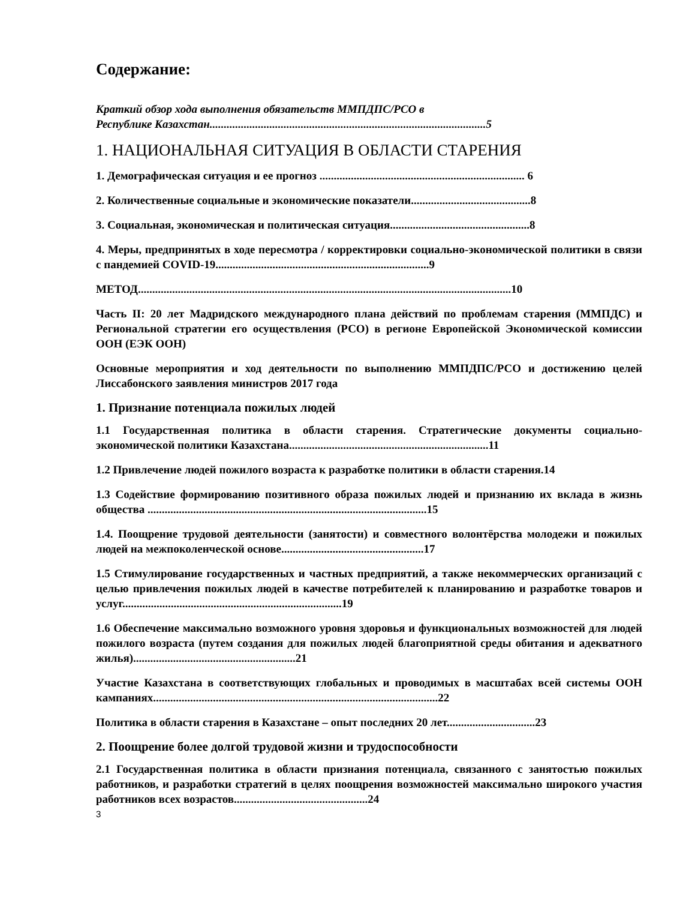Содержание:
Краткий обзор хода выполнения обязательств ММПДПС/РСО в
Республике Казахстан.................................................................................................5
1. НАЦИОНАЛЬНАЯ СИТУАЦИЯ В ОБЛАСТИ СТАРЕНИЯ
1. Демографическая ситуация и ее прогноз ........................................................................ 6
2. Количественные социальные и экономические показатели..........................................8
3. Социальная, экономическая и политическая ситуация.................................................8
4. Меры, предпринятых в ходе пересмотра / корректировки социально-экономической политики в связи с пандемией COVID-19...........................................................................9
МЕТОД...................................................................................................................................10
Часть II: 20 лет Мадридского международного плана действий по проблемам старения (ММПДС) и Региональной стратегии его осуществления (РСО) в регионе Европейской Экономической комиссии ООН (ЕЭК ООН)
Основные мероприятия и ход деятельности по выполнению ММПДПС/РСО и достижению целей Лиссабонского заявления министров 2017 года
1. Признание потенциала пожилых людей
1.1 Государственная политика в области старения. Стратегические документы социально-экономической политики Казахстана......................................................................11
1.2 Привлечение людей пожилого возраста к разработке политики в области старения.14
1.3 Содействие формированию позитивного образа пожилых людей и признанию их вклада в жизнь общества ..................................................................................................15
1.4. Поощрение трудовой деятельности (занятости) и совместного волонтёрства молодежи и пожилых людей на межпоколенческой основе..................................................17
1.5 Стимулирование государственных и частных предприятий, а также некоммерческих организаций с целью привлечения пожилых людей в качестве потребителей к планированию и разработке товаров и услуг.............................................................................19
1.6 Обеспечение максимально возможного уровня здоровья и функциональных возможностей для людей пожилого возраста (путем создания для пожилых людей благоприятной среды обитания и адекватного жилья).........................................................21
Участие Казахстана в соответствующих глобальных и проводимых в масштабах всей системы ООН кампаниях....................................................................................................22
Политика в области старения в Казахстане – опыт последних 20 лет...............................23
2. Поощрение более долгой трудовой жизни и трудоспособности
2.1 Государственная политика в области признания потенциала, связанного с занятостью пожилых работников, и разработки стратегий в целях поощрения возможностей максимально широкого участия работников всех возрастов...............................................24
3